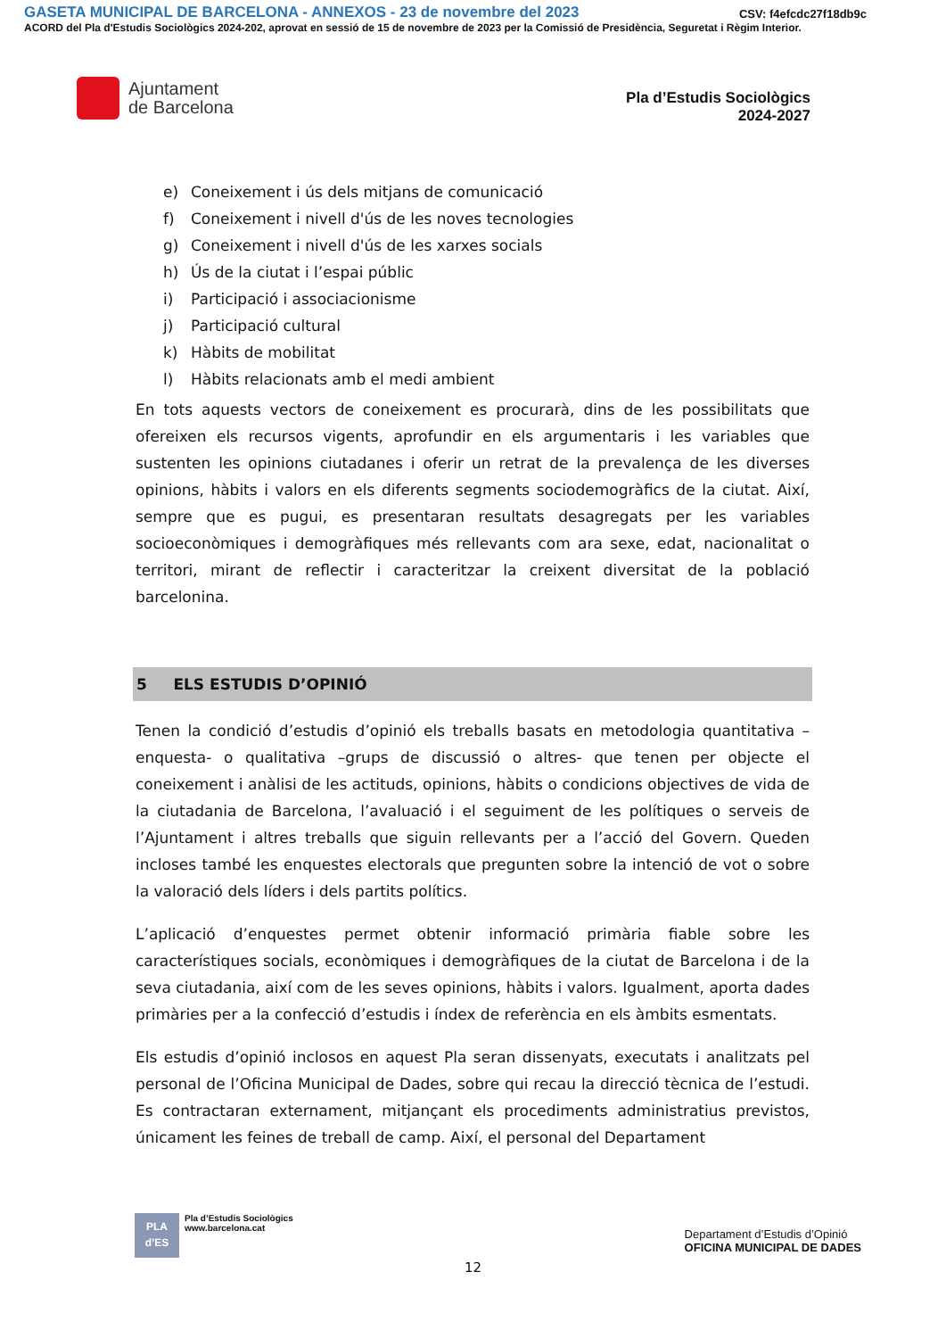GASETA MUNICIPAL DE BARCELONA - ANNEXOS - 23 de novembre del 2023 CSV: f4efcdc27f18db9c
ACORD del Pla d'Estudis Sociològics 2024-202, aprovat en sessió de 15 de novembre de 2023 per la Comissió de Presidència, Seguretat i Règim Interior.
Ajuntament
de Barcelona
Pla d’Estudis Sociològics
2024-2027
e) Coneixement i ús dels mitjans de comunicació
f) Coneixement i nivell d'ús de les noves tecnologies
g) Coneixement i nivell d'ús de les xarxes socials
h) Ús de la ciutat i l’espai públic
i) Participació i associacionisme
j) Participació cultural
k) Hàbits de mobilitat
l) Hàbits relacionats amb el medi ambient
En tots aquests vectors de coneixement es procurarà, dins de les possibilitats que ofereixen els recursos vigents, aprofundir en els argumentaris i les variables que sustenten les opinions ciutadanes i oferir un retrat de la prevalença de les diverses opinions, hàbits i valors en els diferents segments sociodemogràfics de la ciutat. Així, sempre que es pugui, es presentaran resultats desagregats per les variables socioeconòmiques i demogràfiques més rellevants com ara sexe, edat, nacionalitat o territori, mirant de reflectir i caracteritzar la creixent diversitat de la població barcelonina.
5 ELS ESTUDIS D’OPINIÓ
Tenen la condició d’estudis d’opinió els treballs basats en metodologia quantitativa –enquesta- o qualitativa –grups de discussió o altres- que tenen per objecte el coneixement i anàlisi de les actituds, opinions, hàbits o condicions objectives de vida de la ciutadania de Barcelona, l’avaluació i el seguiment de les polítiques o serveis de l’Ajuntament i altres treballs que siguin rellevants per a l’acció del Govern. Queden incloses també les enquestes electorals que pregunten sobre la intenció de vot o sobre la valoració dels líders i dels partits polítics.
L’aplicació d’enquestes permet obtenir informació primària fiable sobre les característiques socials, econòmiques i demogràfiques de la ciutat de Barcelona i de la seva ciutadania, així com de les seves opinions, hàbits i valors. Igualment, aporta dades primàries per a la confecció d’estudis i índex de referència en els àmbits esmentats.
Els estudis d’opinió inclosos en aquest Pla seran dissenyats, executats i analitzats pel personal de l’Oficina Municipal de Dades, sobre qui recau la direcció tècnica de l’estudi. Es contractaran externament, mitjançant els procediments administratius previstos, únicament les feines de treball de camp. Així, el personal del Departament
PLA
d’ES
Pla d’Estudis Sociològics
www.barcelona.cat
Departament d’Estudis d’Opinió
OFICINA MUNICIPAL DE DADES
12